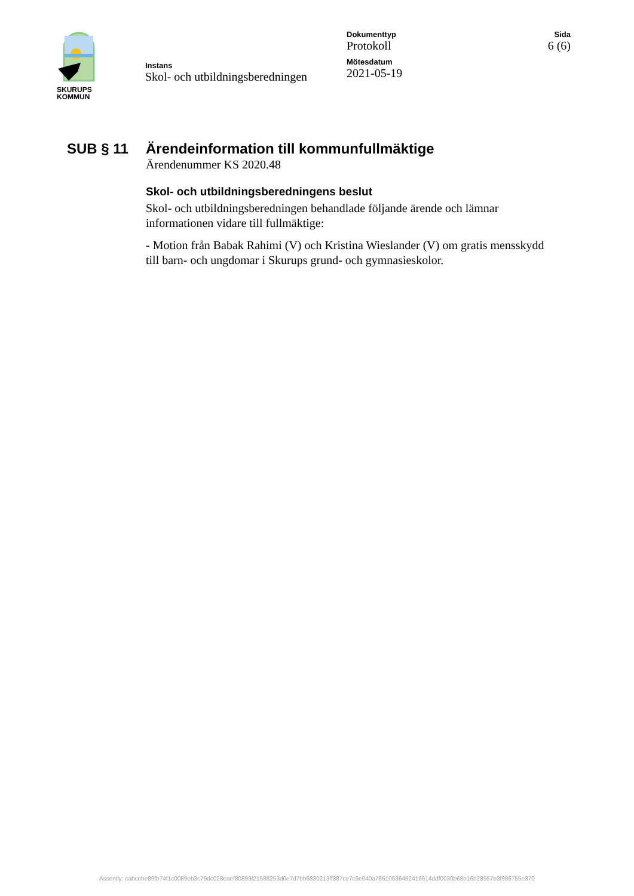SKURUPS
KOMMUN
Instans
Skol- och utbildningsberedningen
Dokumenttyp
Protokoll
Mötesdatum
2021-05-19
Sida
6 (6)
SUB § 11 Ärendeinformation till kommunfullmäktige
Ärendenummer KS 2020.48
Skol- och utbildningsberedningens beslut
Skol- och utbildningsberedningen behandlade följande ärende och lämnar informationen vidare till fullmäktige:
- Motion från Babak Rahimi (V) och Kristina Wieslander (V) om gratis mensskydd till barn- och ungdomar i Skurups grund- och gymnasieskolor.
Assently: cabcebe89fb74f1c0089eb3c79dc028eaef80899f21588253d0e7d7bb6830213ff887ce7c9e040a78510536452416614ddf0030b68b16b28957b3f986755e370